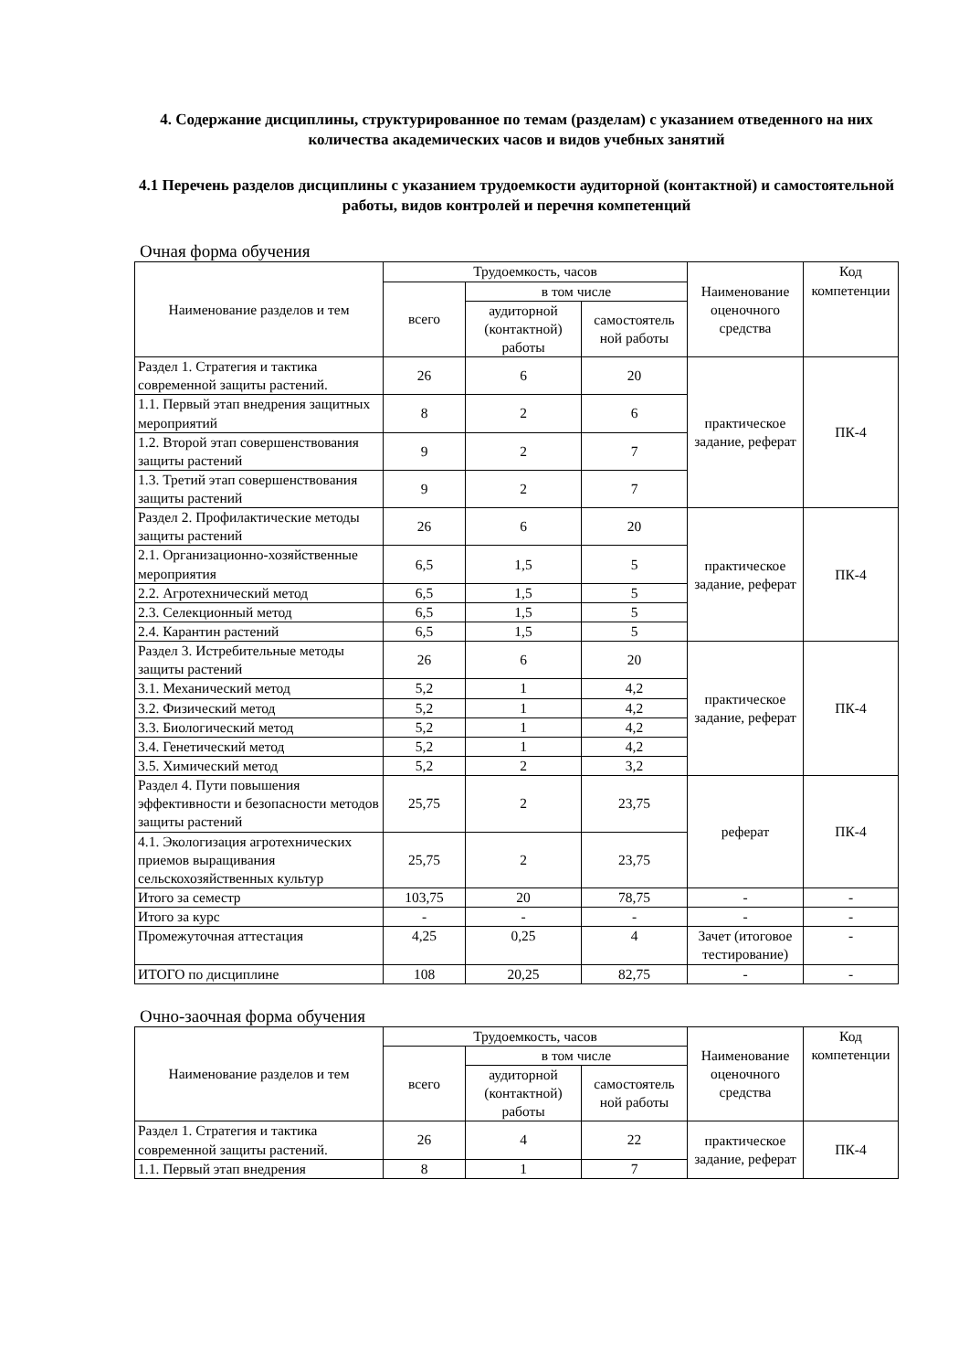4. Содержание дисциплины, структурированное по темам (разделам) с указанием отведенного на них количества академических часов и видов учебных занятий
4.1 Перечень разделов дисциплины с указанием трудоемкости аудиторной (контактной) и самостоятельной работы, видов контролей и перечня компетенций
Очная форма обучения
| Наименование разделов и тем | Трудоемкость, часов | | | Наименование оценочного средства | Код компетенции |
| --- | --- | --- | --- | --- | --- |
| | всего | в том числе | | | |
| | | аудиторной (контактной) работы | самостоятель ной работы | | |
| Раздел 1. Стратегия и тактика современной защиты растений. | 26 | 6 | 20 | практическое задание, реферат | ПК-4 |
| 1.1. Первый этап внедрения защитных мероприятий | 8 | 2 | 6 | | |
| 1.2. Второй этап совершенствования защиты растений | 9 | 2 | 7 | | |
| 1.3. Третий этап совершенствования защиты растений | 9 | 2 | 7 | | |
| Раздел 2. Профилактические методы защиты растений | 26 | 6 | 20 | практическое задание, реферат | ПК-4 |
| 2.1. Организационно-хозяйственные мероприятия | 6,5 | 1,5 | 5 | | |
| 2.2. Агротехнический метод | 6,5 | 1,5 | 5 | | |
| 2.3. Селекционный метод | 6,5 | 1,5 | 5 | | |
| 2.4. Карантин растений | 6,5 | 1,5 | 5 | | |
| Раздел 3. Истребительные методы защиты растений | 26 | 6 | 20 | практическое задание, реферат | ПК-4 |
| 3.1. Механический метод | 5,2 | 1 | 4,2 | | |
| 3.2. Физический метод | 5,2 | 1 | 4,2 | | |
| 3.3. Биологический метод | 5,2 | 1 | 4,2 | | |
| 3.4. Генетический метод | 5,2 | 1 | 4,2 | | |
| 3.5. Химический метод | 5,2 | 2 | 3,2 | | |
| Раздел 4. Пути повышения эффективности и безопасности методов защиты растений | 25,75 | 2 | 23,75 | реферат | ПК-4 |
| 4.1. Экологизация агротехнических приемов выращивания сельскохозяйственных культур | 25,75 | 2 | 23,75 | | |
| Итого за семестр | 103,75 | 20 | 78,75 | - | - |
| Итого за курс | - | - | - | - | - |
| Промежуточная аттестация | 4,25 | 0,25 | 4 | Зачет (итоговое тестирование) | - |
| ИТОГО по дисциплине | 108 | 20,25 | 82,75 | - | - |
Очно-заочная форма обучения
| Наименование разделов и тем | Трудоемкость, часов | | | Наименование оценочного средства | Код компетенции |
| --- | --- | --- | --- | --- | --- |
| | всего | в том числе | | | |
| | | аудиторной (контактной) работы | самостоятель ной работы | | |
| Раздел 1. Стратегия и тактика современной защиты растений. | 26 | 4 | 22 | практическое задание, реферат | ПК-4 |
| 1.1. Первый этап внедрения | 8 | 1 | 7 | | |